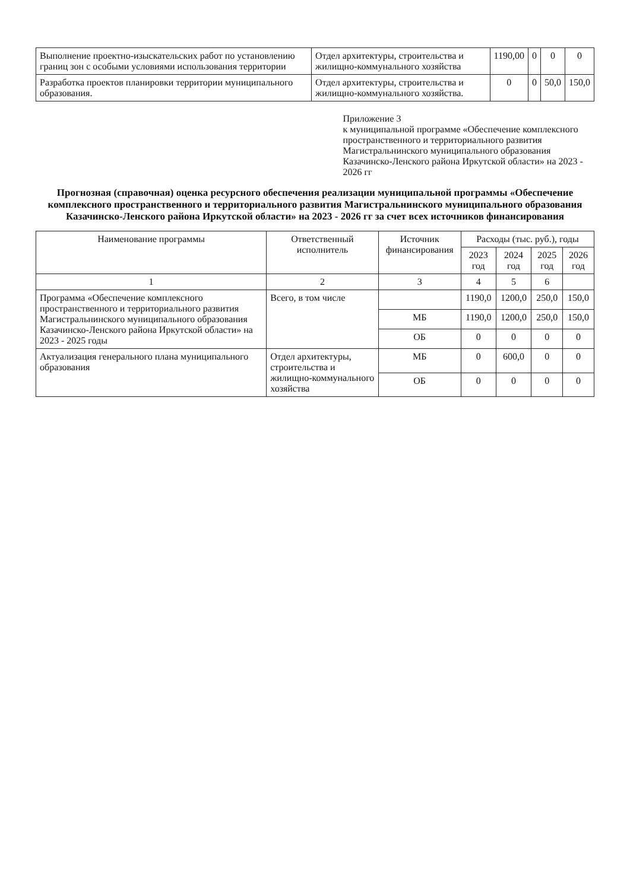| Выполнение проектно-изыскательских работ по установлению границ зон с особыми условиями использования территории | Отдел архитектуры, строительства и жилищно-коммунального хозяйства | 1190,00 | 0 | 0 | 0 |
| Разработка проектов планировки территории муниципального образования. | Отдел архитектуры, строительства и жилищно-коммунального хозяйства. | 0 | 0 | 50,0 | 150,0 |
Приложение 3
к муниципальной программе «Обеспечение комплексного пространственного и территориального развития Магистральнинского муниципального образования Казачинско-Ленского района Иркутской области» на 2023 - 2026 гг
Прогнозная (справочная) оценка ресурсного обеспечения реализации муниципальной программы «Обеспечение комплексного пространственного и территориального развития Магистральнинского муниципального образования Казачинско-Ленского района Иркутской области» на 2023 - 2026 гг за счет всех источников финансирования
| Наименование программы | Ответственный исполнитель | Источник финансирования | Расходы (тыс. руб.), годы | | | |
| --- | --- | --- | --- | --- | --- | --- |
| | | | 2023 год | 2024 год | 2025 год | 2026 год |
| 1 | 2 | 3 | 4 | 5 | 6 | |
| Программа «Обеспечение комплексного пространственного и территориального развития Магистральнинского муниципального образования Казачинско-Ленского района Иркутской области» на 2023 - 2025 годы | Всего, в том числе | | 1190,0 | 1200,0 | 250,0 | 150,0 |
| | | МБ | 1190,0 | 1200,0 | 250,0 | 150,0 |
| | | ОБ | 0 | 0 | 0 | 0 |
| Актуализация генерального плана муниципального образования | Отдел архитектуры, строительства и жилищно-коммунального хозяйства | МБ | 0 | 600,0 | 0 | 0 |
| | | ОБ | 0 | 0 | 0 | 0 |